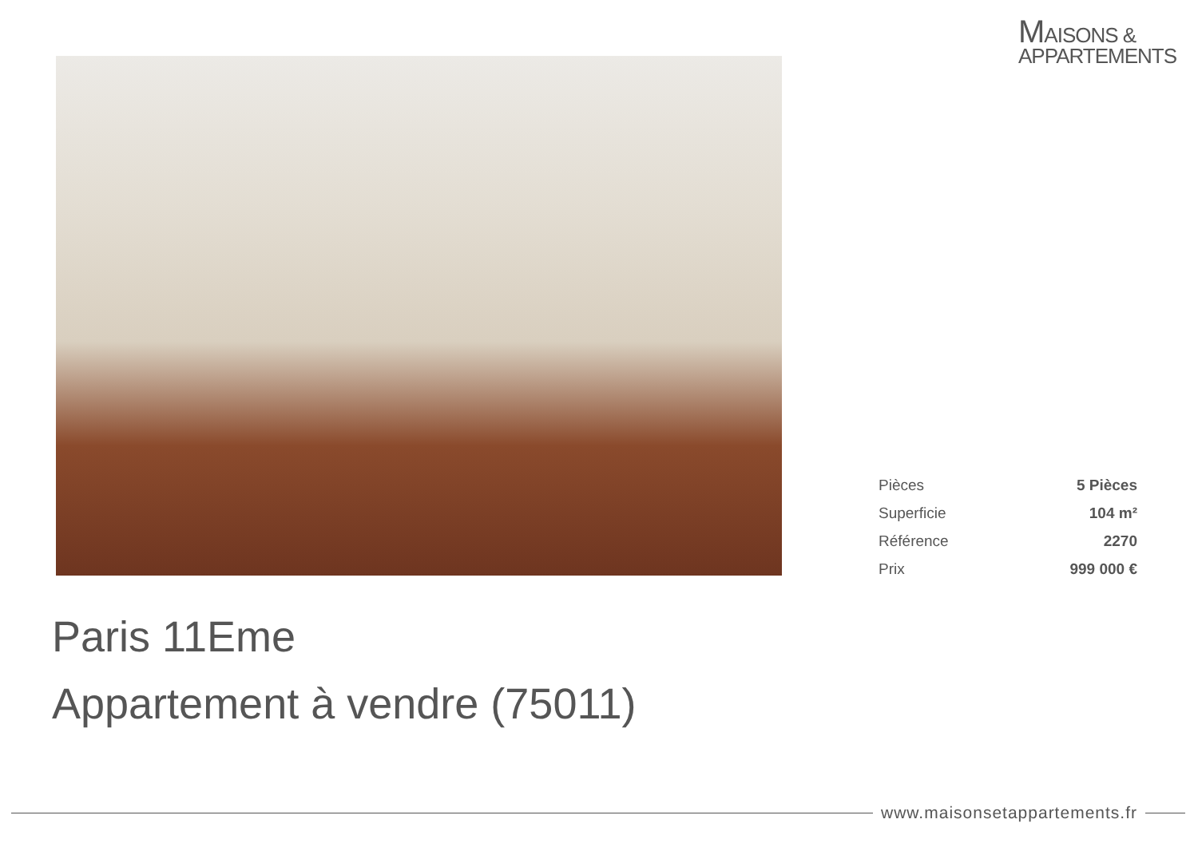MAISONS &
APPARTEMENTS
| Pièces | 5 Pièces |
| Superficie | 104 m² |
| Référence | 2270 |
| Prix | 999 000 € |
Paris 11Eme
Appartement à vendre (75011)
www.maisonsetappartements.fr